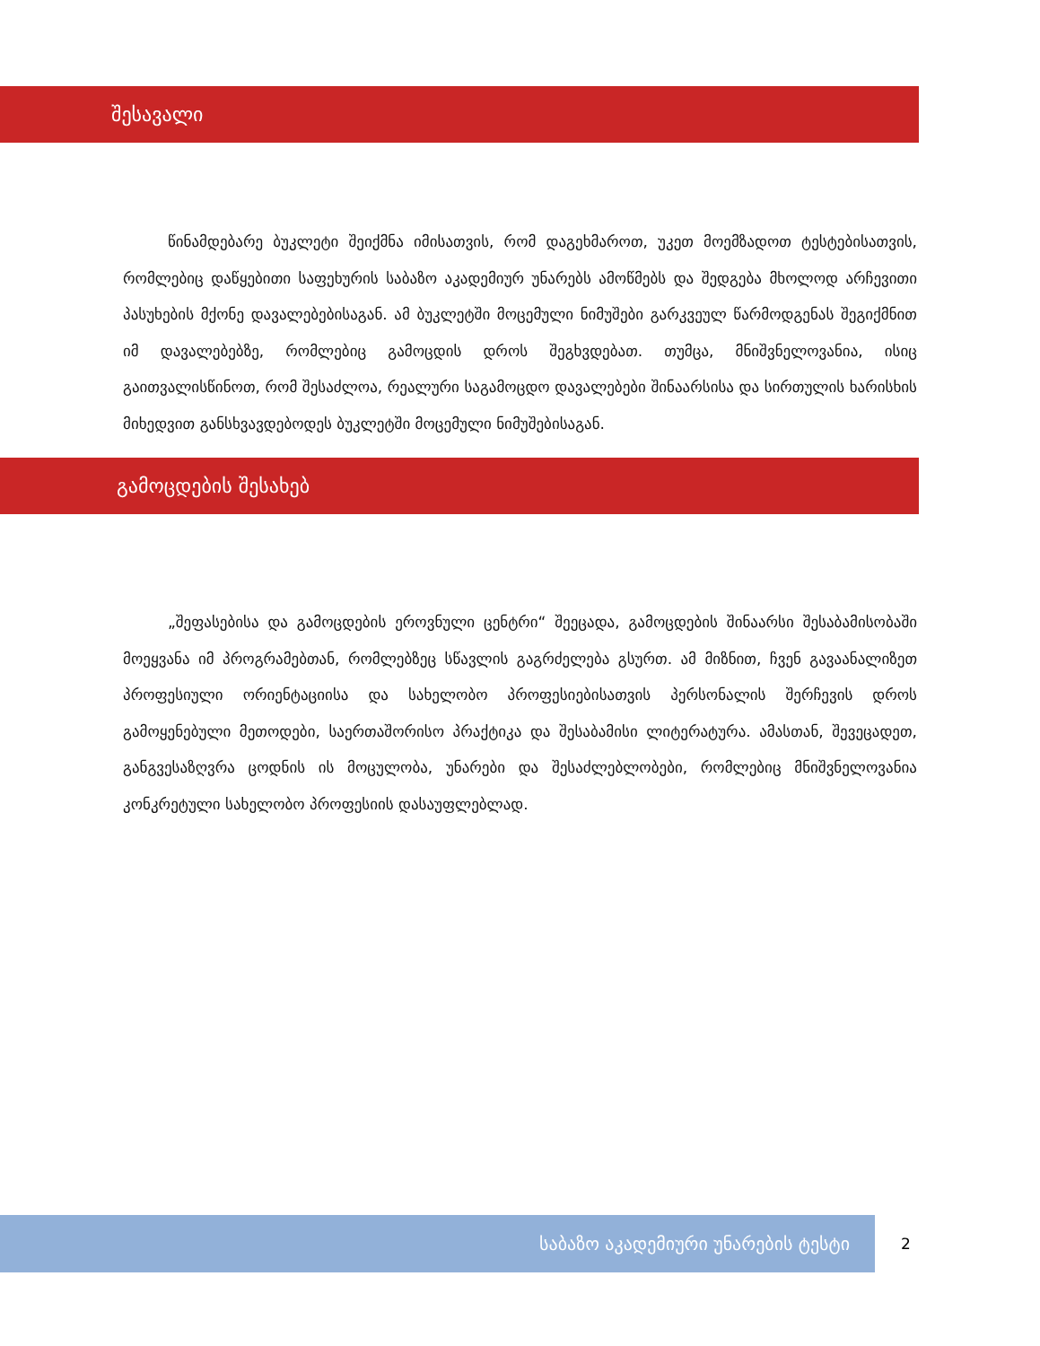შესავალი
წინამდებარე ბუკლეტი შეიქმნა იმისათვის, რომ დაგეხმაროთ, უკეთ მოემზადოთ ტესტებისათვის, რომლებიც დაწყებითი საფეხურის საბაზო აკადემიურ უნარებს ამოწმებს და შედგება მხოლოდ არჩევითი პასუხების მქონე დავალებებისაგან. ამ ბუკლეტში მოცემული ნიმუშები გარკვეულ წარმოდგენას შეგიქმნით იმ დავალებებზე, რომლებიც გამოცდის დროს შეგხვდებათ. თუმცა, მნიშვნელოვანია, ისიც გაითვალისწინოთ, რომ შესაძლოა, რეალური საგამოცდო დავალებები შინაარსისა და სირთულის ხარისხის მიხედვით განსხვავდებოდეს ბუკლეტში მოცემული ნიმუშებისაგან.
გამოცდების შესახებ
„შეფასებისა და გამოცდების ეროვნული ცენტრი“ შეეცადა, გამოცდების შინაარსი შესაბამისობაში მოეყვანა იმ პროგრამებთან, რომლებზეც სწავლის გაგრძელება გსურთ. ამ მიზნით, ჩვენ გავაანალიზეთ პროფესიული ორიენტაციისა და სახელობო პროფესიებისათვის პერსონალის შერჩევის დროს გამოყენებული მეთოდები, საერთაშორისო პრაქტიკა და შესაბამისი ლიტერატურა. ამასთან, შევეცადეთ, განგვესაზღვრა ცოდნის ის მოცულობა, უნარები და შესაძლებლობები, რომლებიც მნიშვნელოვანია კონკრეტული სახელობო პროფესიის დასაუფლებლად.
საბაზო აკადემიური უნარების ტესტი
2